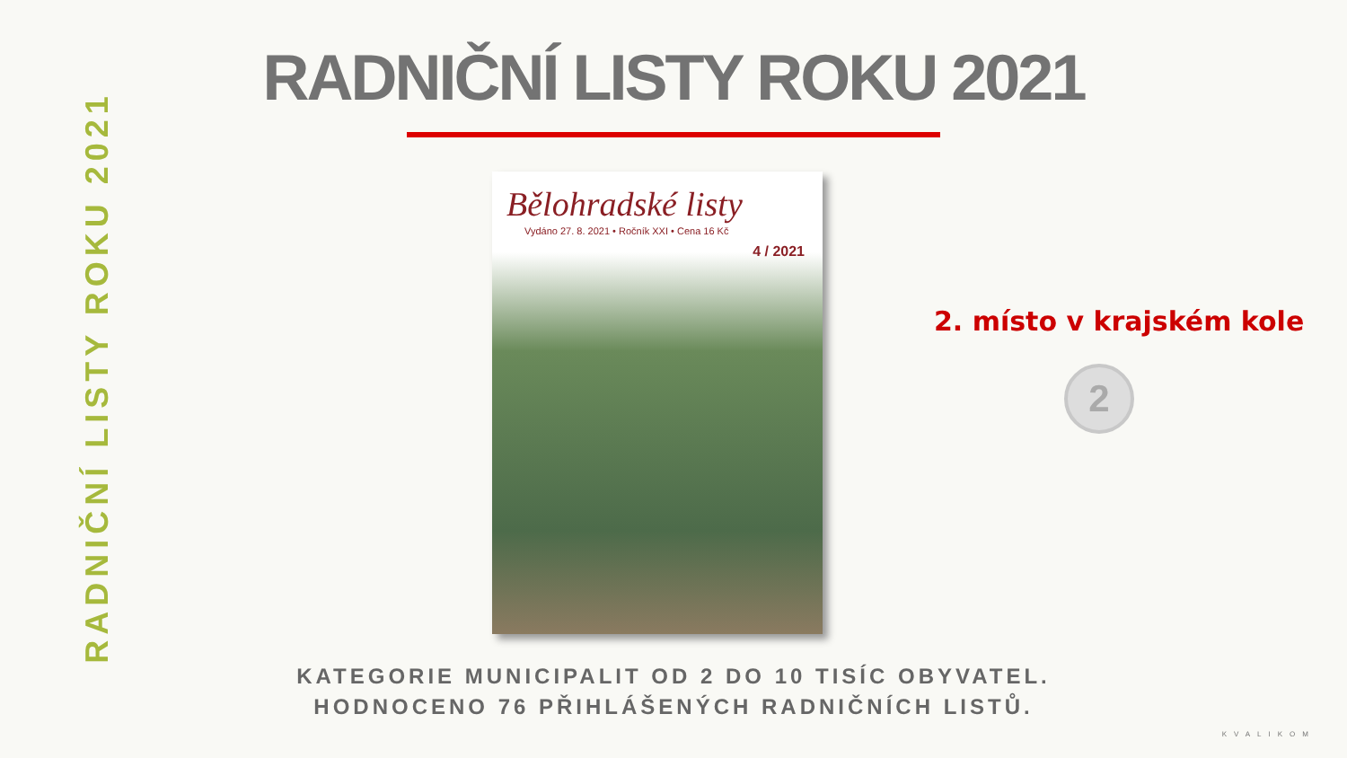RADNIČNÍ LISTY ROKU 2021
RADNIČNÍ LISTY ROKU 2021
Bělohradské listy
Vydáno 27. 8. 2021 • Ročník XXI • Cena 16 Kč
4 / 2021
2. místo v krajském kole
2
KATEGORIE MUNICIPALIT OD 2 DO 10 TISÍC OBYVATEL.
HODNOCENO 76 PŘIHLÁŠENÝCH RADNIČNÍCH LISTŮ.
KVALIKOM